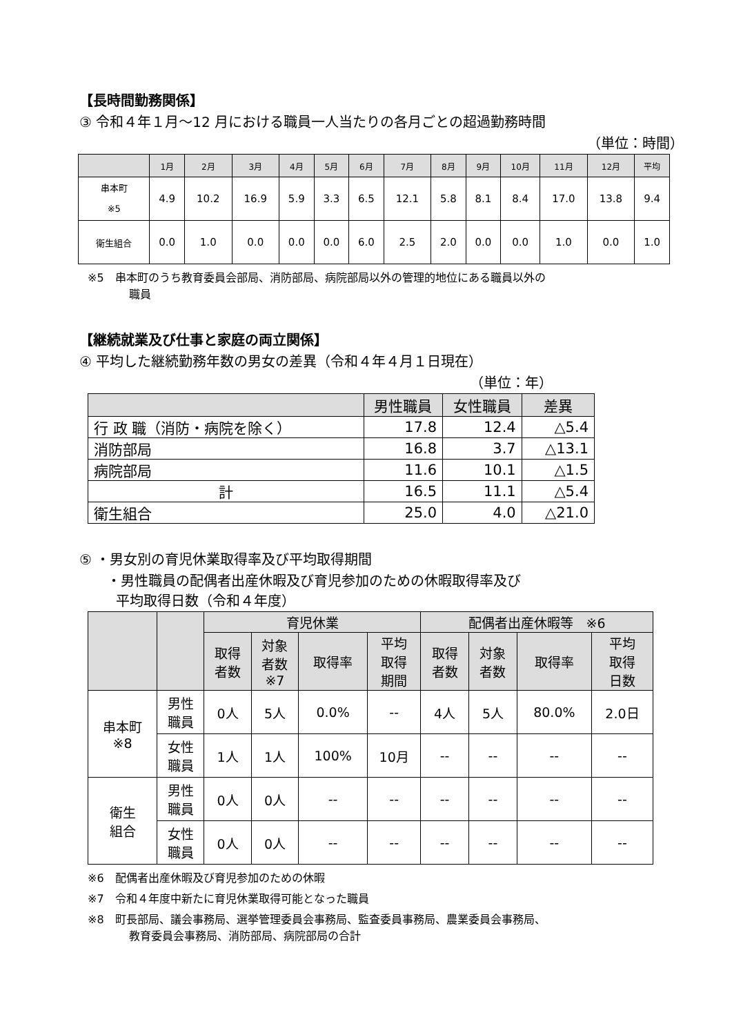【長時間勤務関係】
③ 令和４年１月～12 月における職員一人当たりの各月ごとの超過勤務時間
（単位：時間）
| | 1月 | 2月 | 3月 | 4月 | 5月 | 6月 | 7月 | 8月 | 9月 | 10月 | 11月 | 12月 | 平均 |
| --- | --- | --- | --- | --- | --- | --- | --- | --- | --- | --- | --- | --- | --- |
| 串本町 ※5 | 4.9 | 10.2 | 16.9 | 5.9 | 3.3 | 6.5 | 12.1 | 5.8 | 8.1 | 8.4 | 17.0 | 13.8 | 9.4 |
| 衛生組合 | 0.0 | 1.0 | 0.0 | 0.0 | 0.0 | 6.0 | 2.5 | 2.0 | 0.0 | 0.0 | 1.0 | 0.0 | 1.0 |
※5　串本町のうち教育委員会部局、消防部局、病院部局以外の管理的地位にある職員以外の
職員
【継続就業及び仕事と家庭の両立関係】
④ 平均した継続勤務年数の男女の差異（令和４年４月１日現在）
（単位：年）
| | 男性職員 | 女性職員 | 差異 |
| --- | --- | --- | --- |
| 行 政 職（消防・病院を除く） | 17.8 | 12.4 | △5.4 |
| 消防部局 | 16.8 | 3.7 | △13.1 |
| 病院部局 | 11.6 | 10.1 | △1.5 |
| 計 | 16.5 | 11.1 | △5.4 |
| 衛生組合 | 25.0 | 4.0 | △21.0 |
⑤ ・男女別の育児休業取得率及び平均取得期間
・男性職員の配偶者出産休暇及び育児参加のための休暇取得率及び
平均取得日数（令和４年度）
| | | 育児休業 | | | | 配偶者出産休暇等 ※6 | | | |
| --- | --- | --- | --- | --- | --- | --- | --- | --- | --- |
| | | 取得 者数 | 対象 者数 ※7 | 取得率 | 平均 取得 期間 | 取得 者数 | 対象 者数 | 取得率 | 平均 取得 日数 |
| 串本町 ※8 | 男性 職員 | 0人 | 5人 | 0.0% | -- | 4人 | 5人 | 80.0% | 2.0日 |
| | 女性 職員 | 1人 | 1人 | 100% | 10月 | -- | -- | -- | -- |
| 衛生 組合 | 男性 職員 | 0人 | 0人 | -- | -- | -- | -- | -- | -- |
| | 女性 職員 | 0人 | 0人 | -- | -- | -- | -- | -- | -- |
※6　配偶者出産休暇及び育児参加のための休暇
※7　令和４年度中新たに育児休業取得可能となった職員
※8　町長部局、議会事務局、選挙管理委員会事務局、監査委員事務局、農業委員会事務局、
教育委員会事務局、消防部局、病院部局の合計